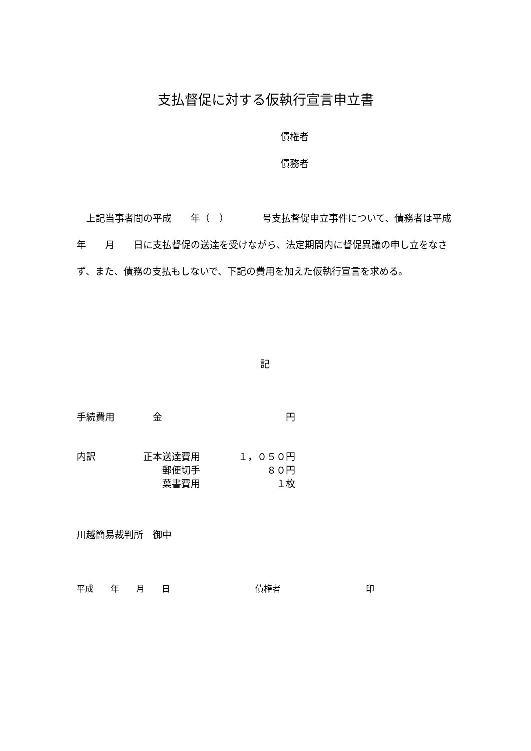支払督促に対する仮執行宣言申立書
債権者
債務者
上記当事者間の平成　　年（　）　　　　号支払督促申立事件について、債務者は平成　　年　　月　　日に支払督促の送達を受けながら、法定期間内に督促異議の申し立をなさず、また、債務の支払もしないで、下記の費用を加えた仮執行宣言を求める。
記
手続費用　　　　金　　　　　　　　　　　　　円
内訳　　　　　正本送達費用　　　　１，０５０円
　　　　　　　　　郵便切手　　　　　　　８０円
　　　　　　　　　葉書費用　　　　　　　　１枚
川越簡易裁判所　御中
平成　　年　　月　　日　　　　　　　　　　債権者　　　　　　　　　　印